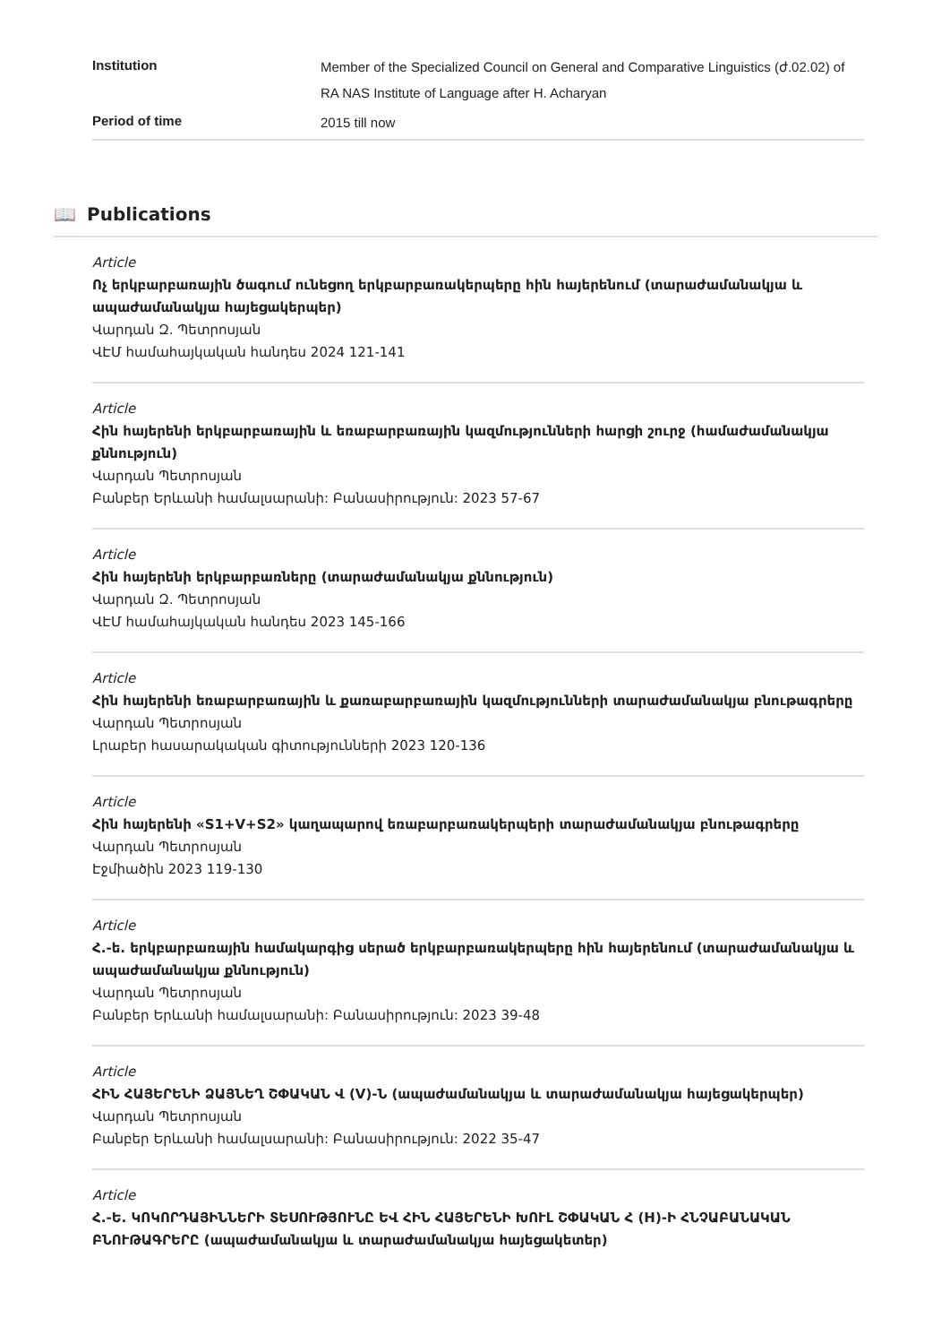| Institution | Member of the Specialized Council on General and Comparative Linguistics (ժ.02.02) of RA NAS Institute of Language after H. Acharyan |
| Period of time | 2015 till now |
📖 Publications
Article
Ոչ երկբարբառային ծագում ունեցող երկբարբառակերպերը հին հայերենում (տարաժամանակյա և ապաժամանակյա հայեցակերպեր)
Վարդան Զ. Պետրոսյան
ՎԷՄ համահայկական հանդես 2024 121-141
Article
Հին հայերենի երկբարբառային և եռաբարբառային կազմությունների հարցի շուրջ (համաժամանակյա քննություն)
Վարդան Պետրոսյան
Բանբեր Երևանի համալսարանի: Բանասիրություն: 2023 57-67
Article
Հին հայերենի երկբարբառները (տարաժամանակյա քննություն)
Վարդան Զ. Պետրոսյան
ՎԷՄ համահայկական հանդես 2023 145-166
Article
Հին հայերենի եռաբարբառային և քառաբարբառային կազմությունների տարաժամանակյա բնութագրերը
Վարդան Պետրոսյան
Լրաբեր հասարակական գիտությունների 2023 120-136
Article
Հին հայերենի «S1+V+S2» կաղապարով եռաբարբառակերպերի տարաժամանակյա բնութագրերը
Վարդան Պետրոսյան
Էջմիածին 2023 119-130
Article
Հ.-ե. երկբարբառային համակարգից սերած երկբարբառակերպերը հին հայերենում (տարաժամանակյա և ապաժամանակյա քննություն)
Վարդան Պետրոսյան
Բանբեր Երևանի համալսարանի: Բանասիրություն: 2023 39-48
Article
ՀԻՆ ՀԱՅԵՐԵՆԻ ՁԱՅՆԵՂ ՇՓԱԿԱՆ Վ (V)-Ն (ապաժամանակյա և տարաժամանակյա հայեցակերպեր)
Վարդան Պետրոսյան
Բանբեր Երևանի համալսարանի: Բանասիրություն: 2022 35-47
Article
Հ.-Ե. ԿՈԿՈՐԴԱՅԻՆՆԵՐԻ ՏԵՍՈՒԹՅՈՒՆԸ ԵՎ ՀԻՆ ՀԱՅԵՐԵՆԻ ԽՈՒԼ ՇՓԱԿԱՆ Հ (H)-Ի ՀՆՉԱԲԱՆԱԿԱՆ ԲՆՈՒԹԱԳՐԵՐԸ (ապաժամանակյա և տարաժամանակյա հայեցակետեր)